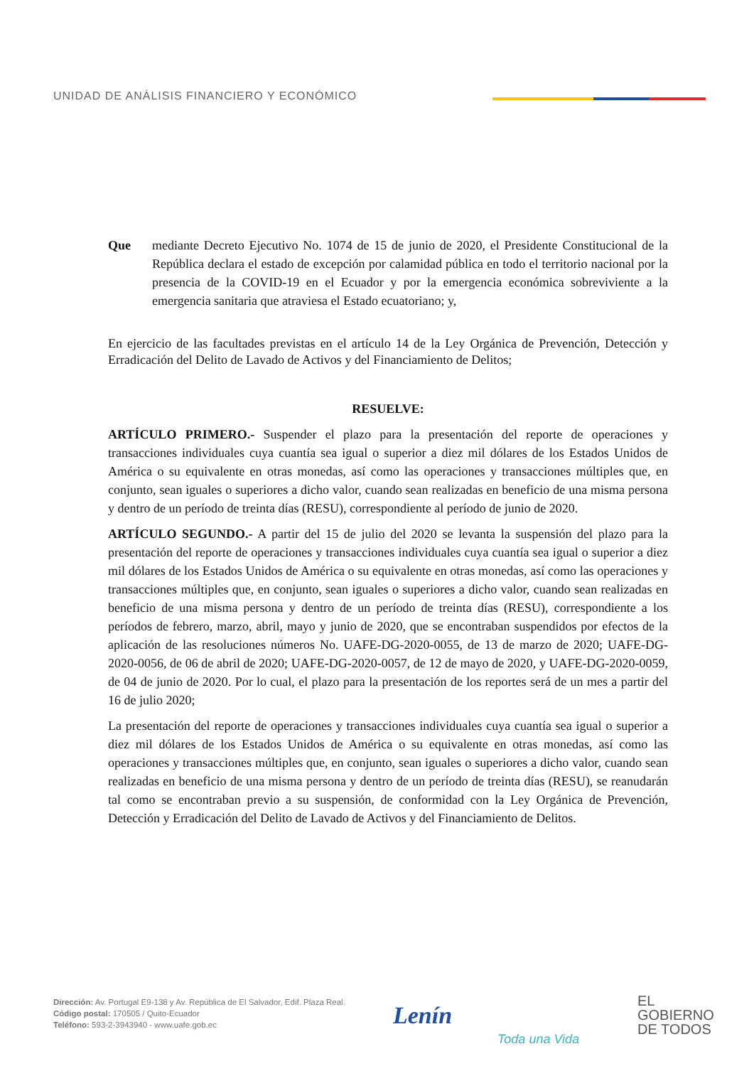UNIDAD DE ANÁLISIS FINANCIERO Y ECONÓMICO
Que mediante Decreto Ejecutivo No. 1074 de 15 de junio de 2020, el Presidente Constitucional de la República declara el estado de excepción por calamidad pública en todo el territorio nacional por la presencia de la COVID-19 en el Ecuador y por la emergencia económica sobreviviente a la emergencia sanitaria que atraviesa el Estado ecuatoriano; y,
En ejercicio de las facultades previstas en el artículo 14 de la Ley Orgánica de Prevención, Detección y Erradicación del Delito de Lavado de Activos y del Financiamiento de Delitos;
RESUELVE:
ARTÍCULO PRIMERO.- Suspender el plazo para la presentación del reporte de operaciones y transacciones individuales cuya cuantía sea igual o superior a diez mil dólares de los Estados Unidos de América o su equivalente en otras monedas, así como las operaciones y transacciones múltiples que, en conjunto, sean iguales o superiores a dicho valor, cuando sean realizadas en beneficio de una misma persona y dentro de un período de treinta días (RESU), correspondiente al período de junio de 2020.
ARTÍCULO SEGUNDO.- A partir del 15 de julio del 2020 se levanta la suspensión del plazo para la presentación del reporte de operaciones y transacciones individuales cuya cuantía sea igual o superior a diez mil dólares de los Estados Unidos de América o su equivalente en otras monedas, así como las operaciones y transacciones múltiples que, en conjunto, sean iguales o superiores a dicho valor, cuando sean realizadas en beneficio de una misma persona y dentro de un período de treinta días (RESU), correspondiente a los períodos de febrero, marzo, abril, mayo y junio de 2020, que se encontraban suspendidos por efectos de la aplicación de las resoluciones números No. UAFE-DG-2020-0055, de 13 de marzo de 2020; UAFE-DG-2020-0056, de 06 de abril de 2020; UAFE-DG-2020-0057, de 12 de mayo de 2020, y UAFE-DG-2020-0059, de 04 de junio de 2020. Por lo cual, el plazo para la presentación de los reportes será de un mes a partir del 16 de julio 2020;
La presentación del reporte de operaciones y transacciones individuales cuya cuantía sea igual o superior a diez mil dólares de los Estados Unidos de América o su equivalente en otras monedas, así como las operaciones y transacciones múltiples que, en conjunto, sean iguales o superiores a dicho valor, cuando sean realizadas en beneficio de una misma persona y dentro de un período de treinta días (RESU), se reanudarán tal como se encontraban previo a su suspensión, de conformidad con la Ley Orgánica de Prevención, Detección y Erradicación del Delito de Lavado de Activos y del Financiamiento de Delitos.
Dirección: Av. Portugal E9-138 y Av. República de El Salvador, Edif. Plaza Real.
Código postal: 170505 / Quito-Ecuador
Teléfono: 593-2-3943940 - www.uafe.gob.ec
Lenín
Toda una Vida
EL
GOBIERNO
DE TODOS